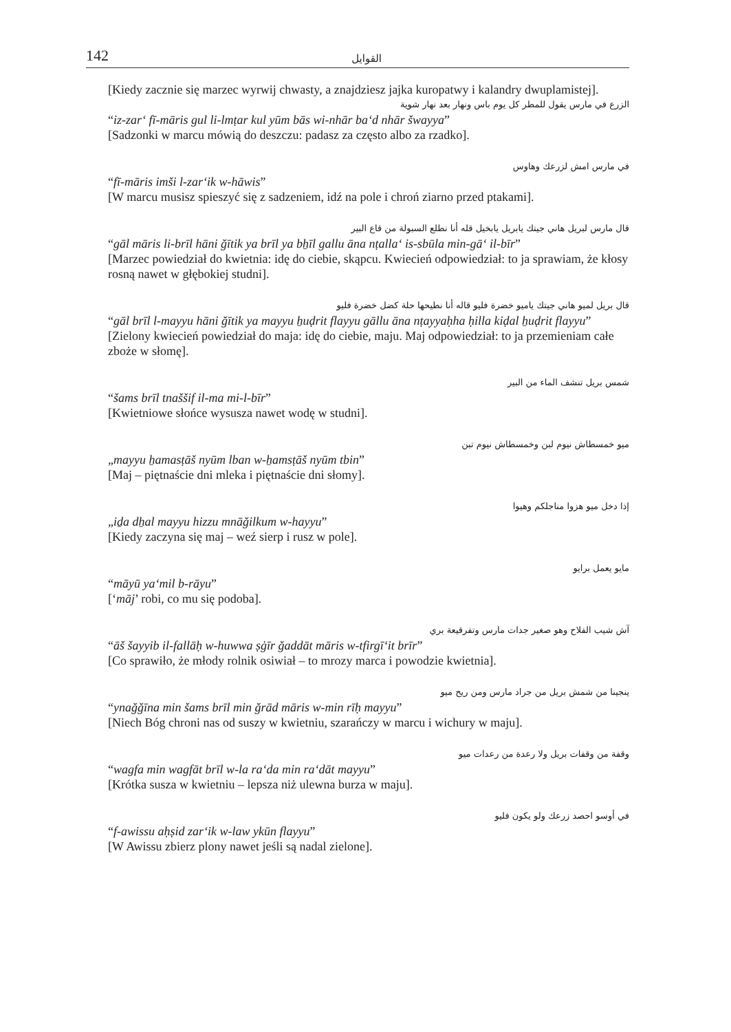142 القوايل
[Kiedy zacznie się marzec wyrwij chwasty, a znajdziesz jajka kuropatwy i kalandry dwuplamistej].
الزرع في مارس يقول للمطر كل يوم باس ونهار بعد نهار شوية
“iz-zar‘ fī-māris gul li-lmṭar kul yūm bās wi-nhār ba‘d nhār šwayya”
[Sadzonki w marcu mówią do deszczu: padasz za często albo za rzadko].
في مارس امش لزرعك وهاوس
“fī-māris imši l-zar‘ik w-hāwis”
[W marcu musisz spieszyć się z sadzeniem, idź na pole i chroń ziarno przed ptakami].
قال مارس لبريل هاني جيتك يابريل يابخيل قله أنا نطلع السبولة من قاع البير
“gāl māris li-brīl hāni ğītik ya brīl ya bẖīl gallu āna nṭalla‘ is-sbūla min-gā‘ il-bīr”
[Marzec powiedział do kwietnia: idę do ciebie, skąpcu. Kwiecień odpowiedział: to ja sprawiam, że kłosy rosną nawet w głębokiej studni].
قال بريل لميو هاني جيتك ياميو خضرة فليو قاله أنا نطيحها حلة كضل خضرة فليو
“gāl brīl l-mayyu hāni ğītik ya mayyu ẖuḍrit flayyu gāllu āna nṭayyaḥha ḥilla kiḍal ẖuḍrit flayyu”
[Zielony kwiecień powiedział do maja: idę do ciebie, maju. Maj odpowiedział: to ja przemieniam całe zboże w słomę].
شمس بريل تنشف الماء من البير
“šams brīl tnaššif il-ma mi-l-bīr”
[Kwietniowe słońce wysusza nawet wodę w studni].
ميو خمسطاش نيوم لبن وخمسطاش نيوم تبن
„mayyu ẖamasṭāš nyūm lban w-ẖamsṭāš nyūm tbin”
[Maj – piętnaście dni mleka i piętnaście dni słomy].
إذا دخل ميو هزوا مناجلكم وهيوا
„iḏa dẖal mayyu hizzu mnāğilkum w-hayyu”
[Kiedy zaczyna się maj – weź sierp i rusz w pole].
مايو يعمل برايو
“māyū ya‘mil b-rāyu”
[‘māj’ robi, co mu się podoba].
آش شيب الفلاح وهو صغير جدات مارس وتفرقيعة بري
“āš šayyib il-fallāḥ w-huwwa ṣġīr ğaddāt māris w-tfirgī‘it brīr”
[Co sprawiło, że młody rolnik osiwiał – to mrozy marca i powodzie kwietnia].
ينجينا من شمش بريل من جراد مارس ومن ريح ميو
“ynağğīna min šams brīl min ğrād māris w-min rīḥ mayyu”
[Niech Bóg chroni nas od suszy w kwietniu, szarańczy w marcu i wichury w maju].
وقفة من وقفات بريل ولا رعدة من رعدات ميو
“wagfa min wagfāt brīl w-la ra‘da min ra‘dāt mayyu”
[Krótka susza w kwietniu – lepsza niż ulewna burza w maju].
في أوسو احصد زرعك ولو يكون فليو
“f-awissu aḥṣid zar‘ik w-law ykūn flayyu”
[W Awissu zbierz plony nawet jeśli są nadal zielone].